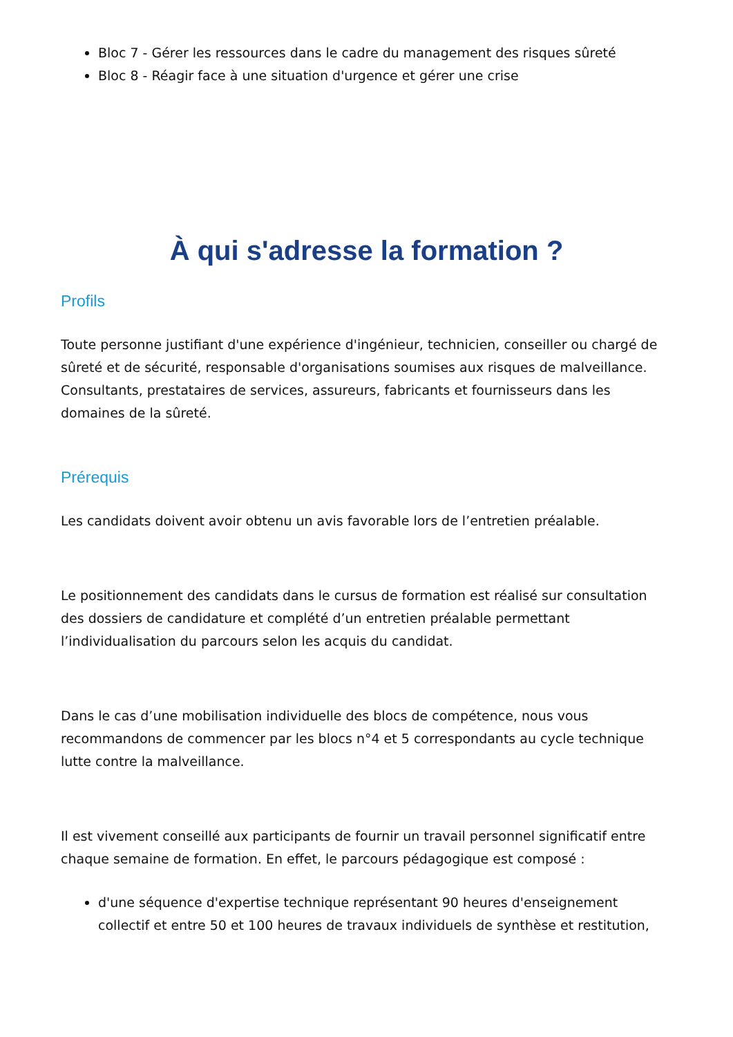Bloc 7 - Gérer les ressources dans le cadre du management des risques sûreté
Bloc 8 - Réagir face à une situation d'urgence et gérer une crise
À qui s'adresse la formation ?
Profils
Toute personne justifiant d'une expérience d'ingénieur, technicien, conseiller ou chargé de sûreté et de sécurité, responsable d'organisations soumises aux risques de malveillance. Consultants, prestataires de services, assureurs, fabricants et fournisseurs dans les domaines de la sûreté.
Prérequis
Les candidats doivent avoir obtenu un avis favorable lors de l’entretien préalable.
Le positionnement des candidats dans le cursus de formation est réalisé sur consultation des dossiers de candidature et complété d’un entretien préalable permettant l’individualisation du parcours selon les acquis du candidat.
Dans le cas d’une mobilisation individuelle des blocs de compétence, nous vous recommandons de commencer par les blocs n°4 et 5 correspondants au cycle technique lutte contre la malveillance.
Il est vivement conseillé aux participants de fournir un travail personnel significatif entre chaque semaine de formation. En effet, le parcours pédagogique est composé :
d'une séquence d'expertise technique représentant 90 heures d'enseignement collectif et entre 50 et 100 heures de travaux individuels de synthèse et restitution,